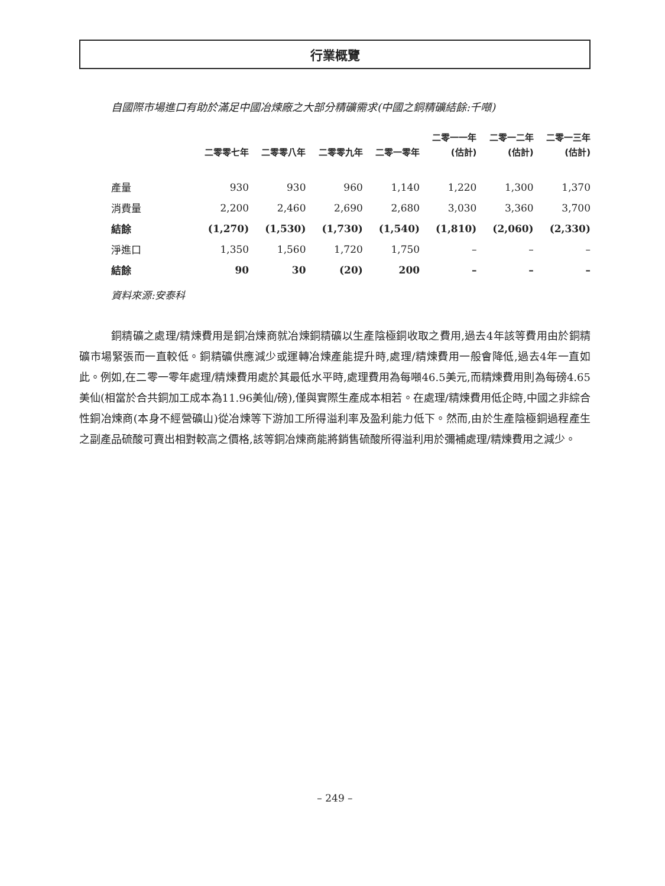行業概覽
自國際市場進口有助於滿足中國冶煉廠之大部分精礦需求(中國之銅精礦結餘:千噸)
| | | | | | 二零一一年 | 二零一二年 | 二零一三年 |
| --- | --- | --- | --- | --- | --- | --- | --- |
| | 二零零七年 | 二零零八年 | 二零零九年 | 二零一零年 | (估計) | (估計) | (估計) |
| 產量 | 930 | 930 | 960 | 1,140 | 1,220 | 1,300 | 1,370 |
| 消費量 | 2,200 | 2,460 | 2,690 | 2,680 | 3,030 | 3,360 | 3,700 |
| 結餘 | (1,270) | (1,530) | (1,730) | (1,540) | (1,810) | (2,060) | (2,330) |
| 淨進口 | 1,350 | 1,560 | 1,720 | 1,750 | – | – | – |
| 結餘 | 90 | 30 | (20) | 200 | – | – | – |
資料來源:安泰科
銅精礦之處理/精煉費用是銅冶煉商就冶煉銅精礦以生產陰極銅收取之費用,過去4年該等費用由於銅精礦市場緊張而一直較低。銅精礦供應減少或運轉冶煉產能提升時,處理/精煉費用一般會降低,過去4年一直如此。例如,在二零一零年處理/精煉費用處於其最低水平時,處理費用為每噸46.5美元,而精煉費用則為每磅4.65美仙(相當於合共銅加工成本為11.96美仙/磅),僅與實際生產成本相若。在處理/精煉費用低企時,中國之非綜合性銅冶煉商(本身不經營礦山)從冶煉等下游加工所得溢利率及盈利能力低下。然而,由於生產陰極銅過程產生之副產品硫酸可賣出相對較高之價格,該等銅冶煉商能將銷售硫酸所得溢利用於彌補處理/精煉費用之減少。
– 249 –